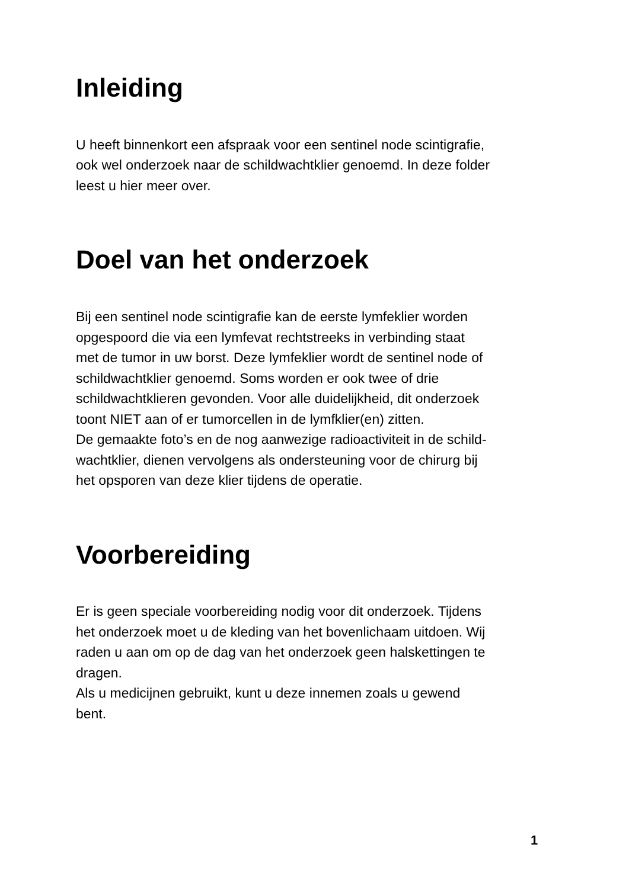Inleiding
U heeft binnenkort een afspraak voor een sentinel node scintigrafie,
ook wel onderzoek naar de schildwachtklier genoemd. In deze folder
leest u hier meer over.
Doel van het onderzoek
Bij een sentinel node scintigrafie kan de eerste lymfeklier worden
opgespoord die via een lymfevat rechtstreeks in verbinding staat
met de tumor in uw borst. Deze lymfeklier wordt de sentinel node of
schildwachtklier genoemd. Soms worden er ook twee of drie
schildwachtklieren gevonden. Voor alle duidelijkheid, dit onderzoek
toont NIET aan of er tumorcellen in de lymfklier(en) zitten.
De gemaakte foto’s en de nog aanwezige radioactiviteit in de schild-
wachtklier, dienen vervolgens als ondersteuning voor de chirurg bij
het opsporen van deze klier tijdens de operatie.
Voorbereiding
Er is geen speciale voorbereiding nodig voor dit onderzoek. Tijdens
het onderzoek moet u de kleding van het bovenlichaam uitdoen. Wij
raden u aan om op de dag van het onderzoek geen halskettingen te
dragen.
Als u medicijnen gebruikt, kunt u deze innemen zoals u gewend
bent.
1